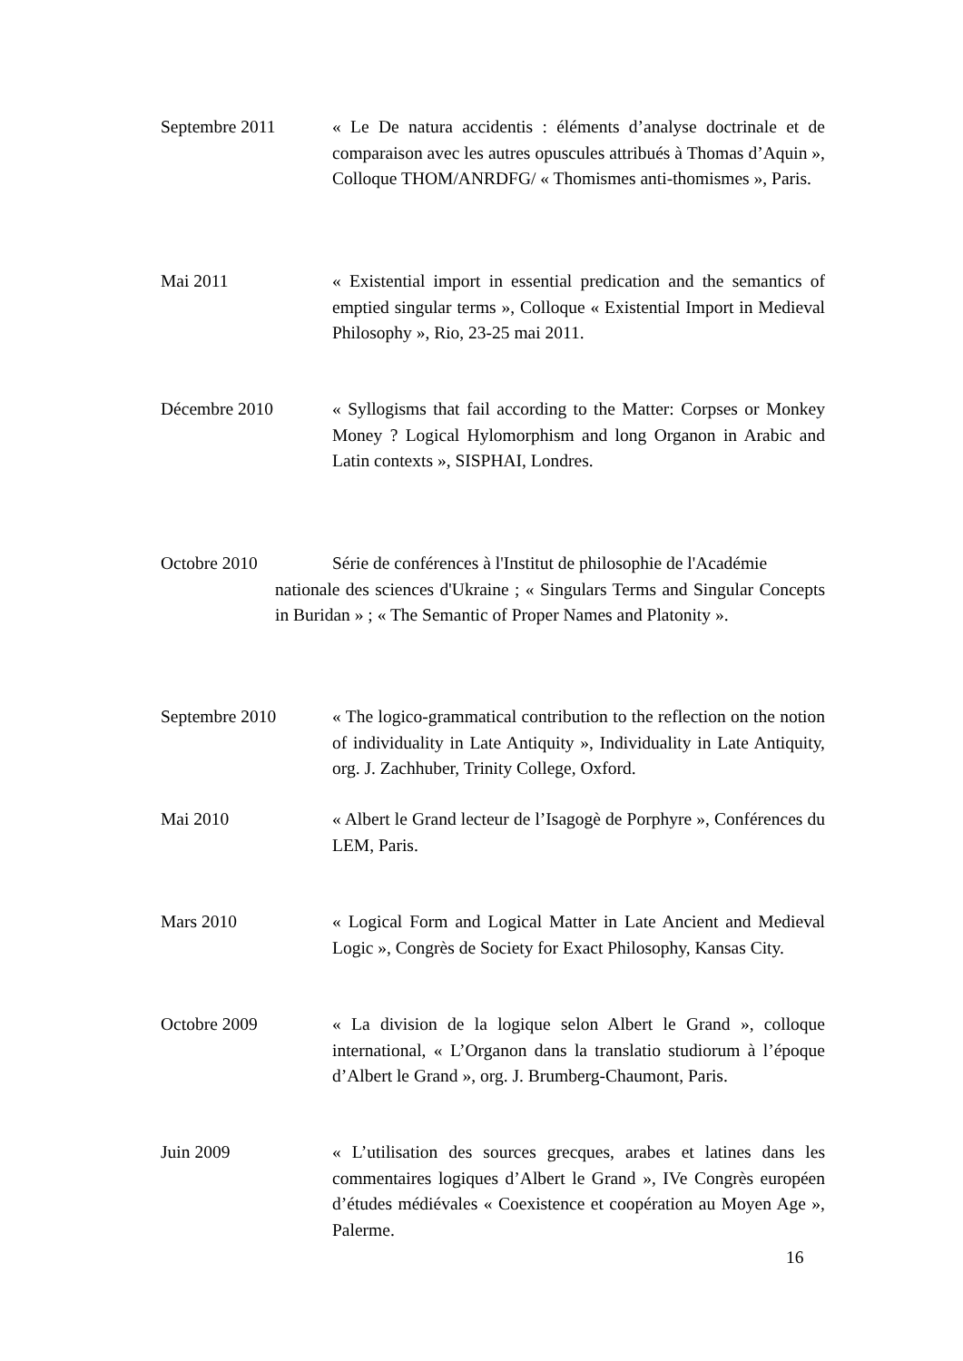Septembre 2011 « Le De natura accidentis : éléments d’analyse doctrinale et de comparaison avec les autres opuscules attribués à Thomas d’Aquin », Colloque THOM/ANRDFG/ « Thomismes anti-thomismes », Paris.
Mai 2011 « Existential import in essential predication and the semantics of emptied singular terms », Colloque « Existential Import in Medieval Philosophy », Rio, 23-25 mai 2011.
Décembre 2010 « Syllogisms that fail according to the Matter: Corpses or Monkey Money ? Logical Hylomorphism and long Organon in Arabic and Latin contexts », SISPHAI, Londres.
Octobre 2010 Série de conférences à l'Institut de philosophie de l'Académie
nationale des sciences d'Ukraine ; « Singulars Terms and Singular Concepts in Buridan » ; « The Semantic of Proper Names and Platonity ».
Septembre 2010 « The logico-grammatical contribution to the reflection on the notion of individuality in Late Antiquity », Individuality in Late Antiquity, org. J. Zachhuber, Trinity College, Oxford.
Mai 2010 « Albert le Grand lecteur de l’Isagogè de Porphyre », Conférences du LEM, Paris.
Mars 2010 « Logical Form and Logical Matter in Late Ancient and Medieval Logic », Congrès de Society for Exact Philosophy, Kansas City.
Octobre 2009 « La division de la logique selon Albert le Grand », colloque international, « L’Organon dans la translatio studiorum à l’époque d’Albert le Grand », org. J. Brumberg-Chaumont, Paris.
Juin 2009 « L’utilisation des sources grecques, arabes et latines dans les commentaires logiques d’Albert le Grand », IVe Congrès européen d’études médiévales « Coexistence et coopération au Moyen Age », Palerme.
16